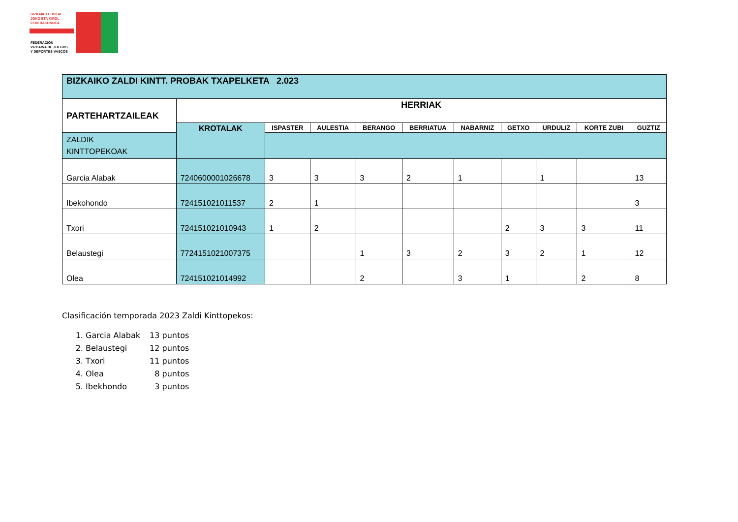BIZKAIKO EUSKAL
JOKO ETA KIROL
FEDERAKUNDEA
FEDERACIÓN
VIZCAINA DE JUEGOS
Y DEPORTES VASCOS
| BIZKAIKO ZALDI KINTT. PROBAK TXAPELKETA 2.023 | | | | | | | | | | |
| PARTEHARTZAILEAK | HERRIAK | | | | | | | | | |
| | KROTALAK | ISPASTER | AULESTIA | BERANGO | BERRIATUA | NABARNIZ | GETXO | URDULIZ | KORTE ZUBI | GUZTIZ |
| ZALDIK KINTTOPEKOAK | | | | | | | | | | |
| Garcia Alabak | 7240600001026678 | 3 | 3 | 3 | 2 | 1 | | 1 | | 13 |
| Ibekohondo | 724151021011537 | 2 | 1 | | | | | | | 3 |
| Txori | 724151021010943 | 1 | 2 | | | | 2 | 3 | 3 | 11 |
| Belaustegi | 7724151021007375 | | | 1 | 3 | 2 | 3 | 2 | 1 | 12 |
| Olea | 724151021014992 | | | 2 | | 3 | 1 | | 2 | 8 |
Clasificación temporada 2023 Zaldi Kinttopekos:
1. Garcia Alabak 13 puntos
2. Belaustegi 12 puntos
3. Txori 11 puntos
4. Olea 8 puntos
5. Ibekhondo 3 puntos